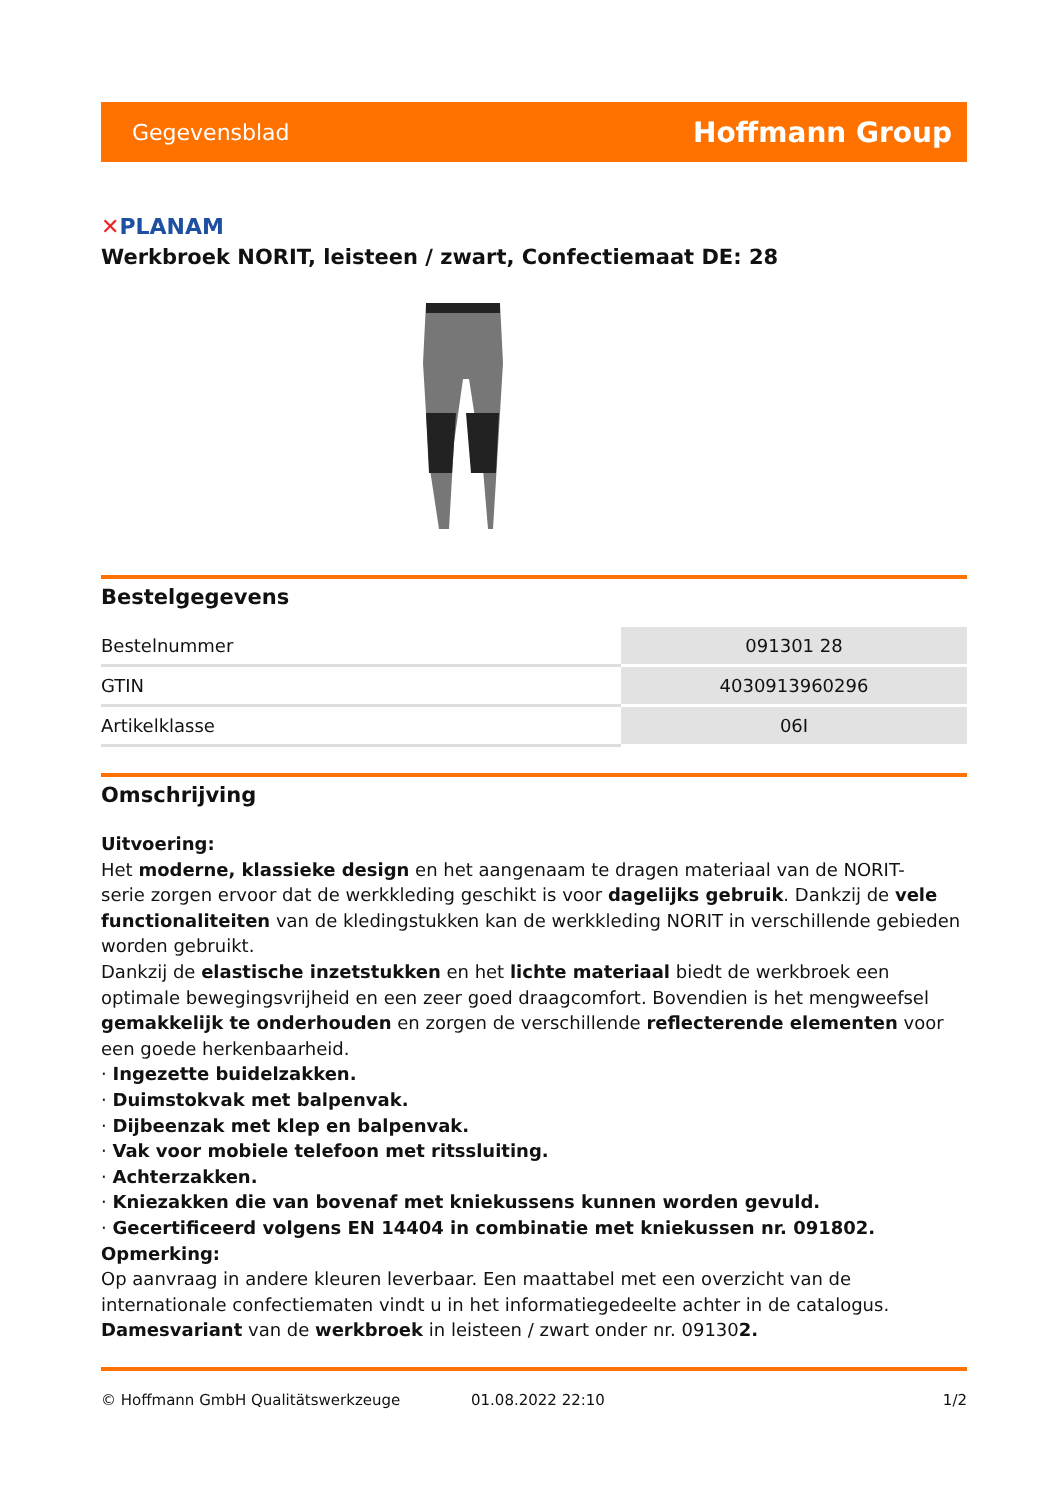Gegevensblad Hoffmann Group
✕PLANAM
Werkbroek NORIT, leisteen / zwart, Confectiemaat DE: 28
Bestelgegevens
| Bestelnummer | 091301 28 |
| GTIN | 4030913960296 |
| Artikelklasse | 06I |
Omschrijving
Uitvoering:
Het moderne, klassieke design en het aangenaam te dragen materiaal van de NORIT-
serie zorgen ervoor dat de werkkleding geschikt is voor dagelijks gebruik. Dankzij de vele functionaliteiten van de kledingstukken kan de werkkleding NORIT in verschillende gebieden worden gebruikt.
Dankzij de elastische inzetstukken en het lichte materiaal biedt de werkbroek een optimale bewegingsvrijheid en een zeer goed draagcomfort. Bovendien is het mengweefsel gemakkelijk te onderhouden en zorgen de verschillende reflecterende elementen voor een goede herkenbaarheid.
· Ingezette buidelzakken.
· Duimstokvak met balpenvak.
· Dijbeenzak met klep en balpenvak.
· Vak voor mobiele telefoon met ritssluiting.
· Achterzakken.
· Kniezakken die van bovenaf met kniekussens kunnen worden gevuld.
· Gecertificeerd volgens EN 14404 in combinatie met kniekussen nr. 091802.
Opmerking:
Op aanvraag in andere kleuren leverbaar. Een maattabel met een overzicht van de internationale confectiematen vindt u in het informatiegedeelte achter in de catalogus.
Damesvariant van de werkbroek in leisteen / zwart onder nr. 091302.
© Hoffmann GmbH Qualitätswerkzeuge 01.08.2022 22:10 1/2